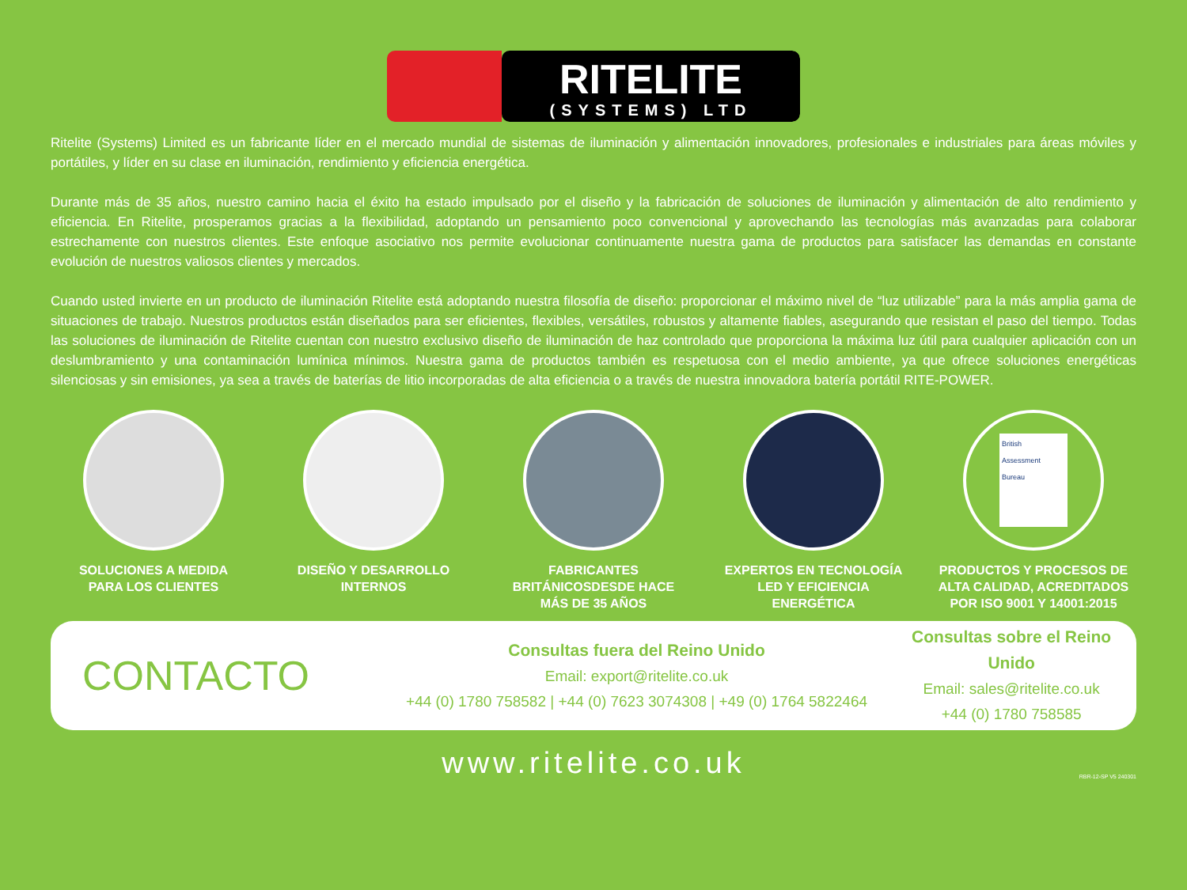RITELITE
(SYSTEMS) LTD
Ritelite (Systems) Limited es un fabricante líder en el mercado mundial de sistemas de iluminación y alimentación innovadores, profesionales e industriales para áreas móviles y portátiles, y líder en su clase en iluminación, rendimiento y eficiencia energética.
Durante más de 35 años, nuestro camino hacia el éxito ha estado impulsado por el diseño y la fabricación de soluciones de iluminación y alimentación de alto rendimiento y eficiencia. En Ritelite, prosperamos gracias a la flexibilidad, adoptando un pensamiento poco convencional y aprovechando las tecnologías más avanzadas para colaborar estrechamente con nuestros clientes. Este enfoque asociativo nos permite evolucionar continuamente nuestra gama de productos para satisfacer las demandas en constante evolución de nuestros valiosos clientes y mercados.
Cuando usted invierte en un producto de iluminación Ritelite está adoptando nuestra filosofía de diseño: proporcionar el máximo nivel de “luz utilizable” para la más amplia gama de situaciones de trabajo. Nuestros productos están diseñados para ser eficientes, flexibles, versátiles, robustos y altamente fiables, asegurando que resistan el paso del tiempo. Todas las soluciones de iluminación de Ritelite cuentan con nuestro exclusivo diseño de iluminación de haz controlado que proporciona la máxima luz útil para cualquier aplicación con un deslumbramiento y una contaminación lumínica mínimos. Nuestra gama de productos también es respetuosa con el medio ambiente, ya que ofrece soluciones energéticas silenciosas y sin emisiones, ya sea a través de baterías de litio incorporadas de alta eficiencia o a través de nuestra innovadora batería portátil RITE-POWER.
SOLUCIONES A MEDIDA
PARA LOS CLIENTES
DISEÑO Y DESARROLLO
INTERNOS
FABRICANTES
BRITÁNICOSDESDE HACE
MÁS DE 35 AÑOS
EXPERTOS EN TECNOLOGÍA
LED Y EFICIENCIA
ENERGÉTICA
British
Assessment
Bureau
PRODUCTOS Y PROCESOS DE
ALTA CALIDAD, ACREDITADOS
POR ISO 9001 Y 14001:2015
CONTACTO
Consultas fuera del Reino Unido
Email: export@ritelite.co.uk
+44 (0) 1780 758582 | +44 (0) 7623 3074308 | +49 (0) 1764 5822464
Consultas sobre el Reino Unido
Email: sales@ritelite.co.uk
+44 (0) 1780 758585
www.ritelite.co.uk
RBR-12-SP V5 240301